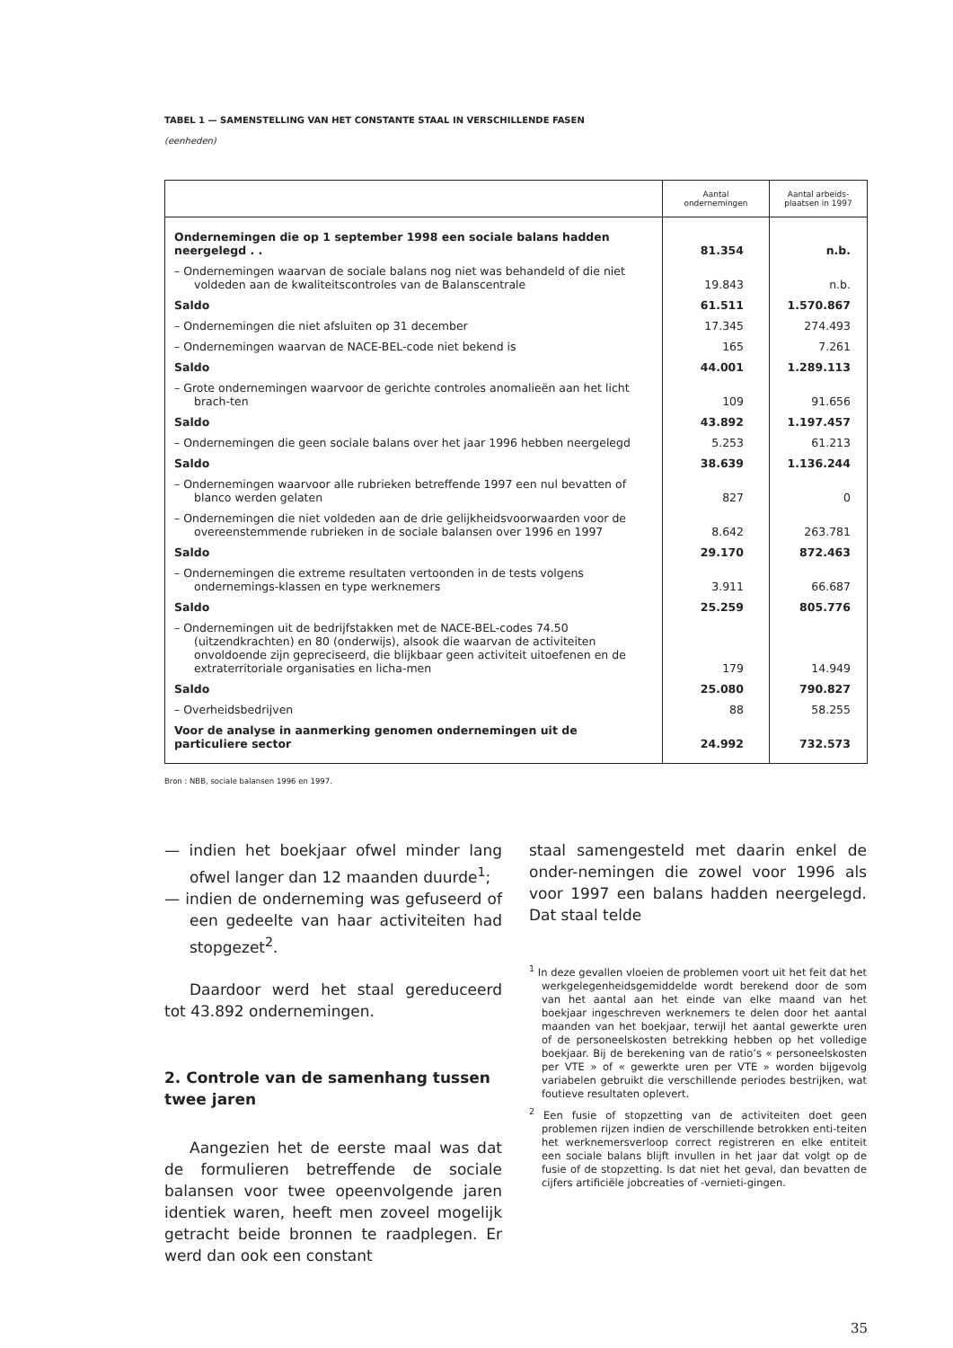TABEL 1 — SAMENSTELLING VAN HET CONSTANTE STAAL IN VERSCHILLENDE FASEN
(eenheden)
| | Aantal ondernemingen | Aantal arbeids- plaatsen in 1997 |
| --- | --- | --- |
| Ondernemingen die op 1 september 1998 een sociale balans hadden neergelegd . . | 81.354 | n.b. |
| – Ondernemingen waarvan de sociale balans nog niet was behandeld of die niet voldeden aan de kwaliteitscontroles van de Balanscentrale | 19.843 | n.b. |
| Saldo | 61.511 | 1.570.867 |
| – Ondernemingen die niet afsluiten op 31 december | 17.345 | 274.493 |
| – Ondernemingen waarvan de NACE-BEL-code niet bekend is | 165 | 7.261 |
| Saldo | 44.001 | 1.289.113 |
| – Grote ondernemingen waarvoor de gerichte controles anomalieën aan het licht brach-ten | 109 | 91.656 |
| Saldo | 43.892 | 1.197.457 |
| – Ondernemingen die geen sociale balans over het jaar 1996 hebben neergelegd | 5.253 | 61.213 |
| Saldo | 38.639 | 1.136.244 |
| – Ondernemingen waarvoor alle rubrieken betreffende 1997 een nul bevatten of blanco werden gelaten | 827 | 0 |
| – Ondernemingen die niet voldeden aan de drie gelijkheidsvoorwaarden voor de overeenstemmende rubrieken in de sociale balansen over 1996 en 1997 | 8.642 | 263.781 |
| Saldo | 29.170 | 872.463 |
| – Ondernemingen die extreme resultaten vertoonden in de tests volgens ondernemings-klassen en type werknemers | 3.911 | 66.687 |
| Saldo | 25.259 | 805.776 |
| – Ondernemingen uit de bedrijfstakken met de NACE-BEL-codes 74.50 (uitzendkrachten) en 80 (onderwijs), alsook die waarvan de activiteiten onvoldoende zijn gepreciseerd, die blijkbaar geen activiteit uitoefenen en de extraterritoriale organisaties en licha-men | 179 | 14.949 |
| Saldo | 25.080 | 790.827 |
| – Overheidsbedrijven | 88 | 58.255 |
| Voor de analyse in aanmerking genomen ondernemingen uit de particuliere sector | 24.992 | 732.573 |
Bron : NBB, sociale balansen 1996 en 1997.
— indien het boekjaar ofwel minder lang ofwel langer dan 12 maanden duurde<sup>1</sup>;
— indien de onderneming was gefuseerd of een gedeelte van haar activiteiten had stopgezet<sup>2</sup>.
Daardoor werd het staal gereduceerd tot 43.892 ondernemingen.
2. Controle van de samenhang tussen twee jaren
Aangezien het de eerste maal was dat de formulieren betreffende de sociale balansen voor twee opeenvolgende jaren identiek waren, heeft men zoveel mogelijk getracht beide bronnen te raadplegen. Er werd dan ook een constant
staal samengesteld met daarin enkel de onder-nemingen die zowel voor 1996 als voor 1997 een balans hadden neergelegd. Dat staal telde
<sup>1</sup> In deze gevallen vloeien de problemen voort uit het feit dat het werkgelegenheidsgemiddelde wordt berekend door de som van het aantal aan het einde van elke maand van het boekjaar ingeschreven werknemers te delen door het aantal maanden van het boekjaar, terwijl het aantal gewerkte uren of de personeelskosten betrekking hebben op het volledige boekjaar. Bij de berekening van de ratio’s « personeelskosten per VTE » of « gewerkte uren per VTE » worden bijgevolg variabelen gebruikt die verschillende periodes bestrijken, wat foutieve resultaten oplevert.
<sup>2</sup> Een fusie of stopzetting van de activiteiten doet geen problemen rijzen indien de verschillende betrokken enti-teiten het werknemersverloop correct registreren en elke entiteit een sociale balans blijft invullen in het jaar dat volgt op de fusie of de stopzetting. Is dat niet het geval, dan bevatten de cijfers artificiële jobcreaties of -vernieti-gingen.
35